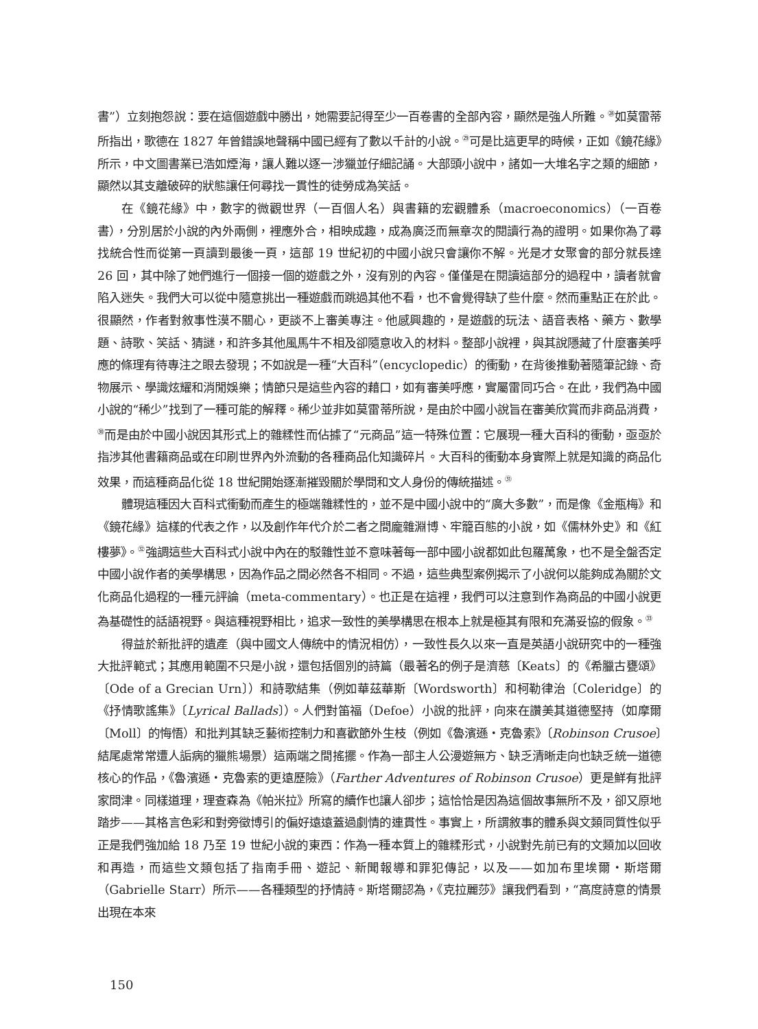書”）立刻抱怨說：要在這個遊戲中勝出，她需要記得至少一百卷書的全部內容，顯然是強人所難。<sup>㉘</sup>如莫雷蒂所指出，歌德在 1827 年曾錯誤地聲稱中國已經有了數以千計的小說。<sup>㉙</sup>可是比這更早的時候，正如《鏡花緣》所示，中文圖書業已浩如煙海，讓人難以逐一涉獵並仔細記誦。大部頭小說中，諸如一大堆名字之類的細節，顯然以其支離破碎的狀態讓任何尋找一貫性的徒勞成為笑話。
在《鏡花緣》中，數字的微觀世界（一百個人名）與書籍的宏觀體系（macroeconomics）（一百卷書），分別居於小說的內外兩側，裡應外合，相映成趣，成為廣泛而無章次的閱讀行為的證明。如果你為了尋找統合性而從第一頁讀到最後一頁，這部 19 世紀初的中國小說只會讓你不解。光是才女聚會的部分就長達 26 回，其中除了她們進行一個接一個的遊戲之外，沒有別的內容。僅僅是在閱讀這部分的過程中，讀者就會陷入迷失。我們大可以從中隨意挑出一種遊戲而跳過其他不看，也不會覺得缺了些什麼。然而重點正在於此。很顯然，作者對敘事性漠不關心，更談不上審美專注。他感興趣的，是遊戲的玩法、語音表格、藥方、數學題、詩歌、笑話、猜謎，和許多其他風馬牛不相及卻隨意收入的材料。整部小說裡，與其說隱藏了什麼審美呼應的條理有待專注之眼去發現；不如說是一種“大百科”（encyclopedic）的衝動，在背後推動著隨筆記錄、奇物展示、學識炫耀和消閒娛樂；情節只是這些內容的藉口，如有審美呼應，實屬雷同巧合。在此，我們為中國小說的“稀少”找到了一種可能的解釋。稀少並非如莫雷蒂所說，是由於中國小說旨在審美欣賞而非商品消費，<sup>㉚</sup>而是由於中國小說因其形式上的雜糅性而佔據了“元商品”這一特殊位置：它展現一種大百科的衝動，亟亟於指涉其他書籍商品或在印刷世界內外流動的各種商品化知識碎片。大百科的衝動本身實際上就是知識的商品化效果，而這種商品化從 18 世紀開始逐漸摧毀關於學問和文人身份的傳統描述。<sup>㉛</sup>
體現這種因大百科式衝動而產生的極端雜糅性的，並不是中國小說中的“廣大多數”，而是像《金瓶梅》和《鏡花緣》這樣的代表之作，以及創作年代介於二者之間龐雜淵博、牢籠百態的小說，如《儒林外史》和《紅樓夢》。<sup>㉜</sup>強調這些大百科式小說中內在的駁雜性並不意味著每一部中國小說都如此包羅萬象，也不是全盤否定中國小說作者的美學構思，因為作品之間必然各不相同。不過，這些典型案例揭示了小說何以能夠成為關於文化商品化過程的一種元評論（meta-commentary）。也正是在這裡，我們可以注意到作為商品的中國小說更為基礎性的話語視野。與這種視野相比，追求一致性的美學構思在根本上就是極其有限和充滿妥協的假象。<sup>㉝</sup>
得益於新批評的遺產（與中國文人傳統中的情況相仿），一致性長久以來一直是英語小說研究中的一種強大批評範式；其應用範圍不只是小說，還包括個別的詩篇（最著名的例子是濟慈〔Keats〕的《希臘古甕頌》〔Ode of a Grecian Urn〕）和詩歌結集（例如華茲華斯〔Wordsworth〕和柯勒律治〔Coleridge〕的《抒情歌謠集》〔Lyrical Ballads〕）。人們對笛福（Defoe）小說的批評，向來在讚美其道德堅持（如摩爾〔Moll〕的悔悟）和批判其缺乏藝術控制力和喜歡節外生枝（例如《魯濱遜・克魯索》〔Robinson Crusoe〕結尾處常常遭人詬病的獵熊場景）這兩端之間搖擺。作為一部主人公漫遊無方、缺乏清晰走向也缺乏統一道德核心的作品，《魯濱遜・克魯索的更遠歷險》（Farther Adventures of Robinson Crusoe）更是鮮有批評家問津。同樣道理，理查森為《帕米拉》所寫的續作也讓人卻步；這恰恰是因為這個故事無所不及，卻又原地踏步——其格言色彩和對旁徵博引的偏好遠遠蓋過劇情的連貫性。事實上，所謂敘事的體系與文類同質性似乎正是我們強加給 18 乃至 19 世紀小說的東西：作為一種本質上的雜糅形式，小說對先前已有的文類加以回收和再造，而這些文類包括了指南手冊、遊記、新聞報導和罪犯傳記，以及——如加布里埃爾・斯塔爾（Gabrielle Starr）所示——各種類型的抒情詩。斯塔爾認為，《克拉麗莎》讓我們看到，“高度詩意的情景出現在本來
150